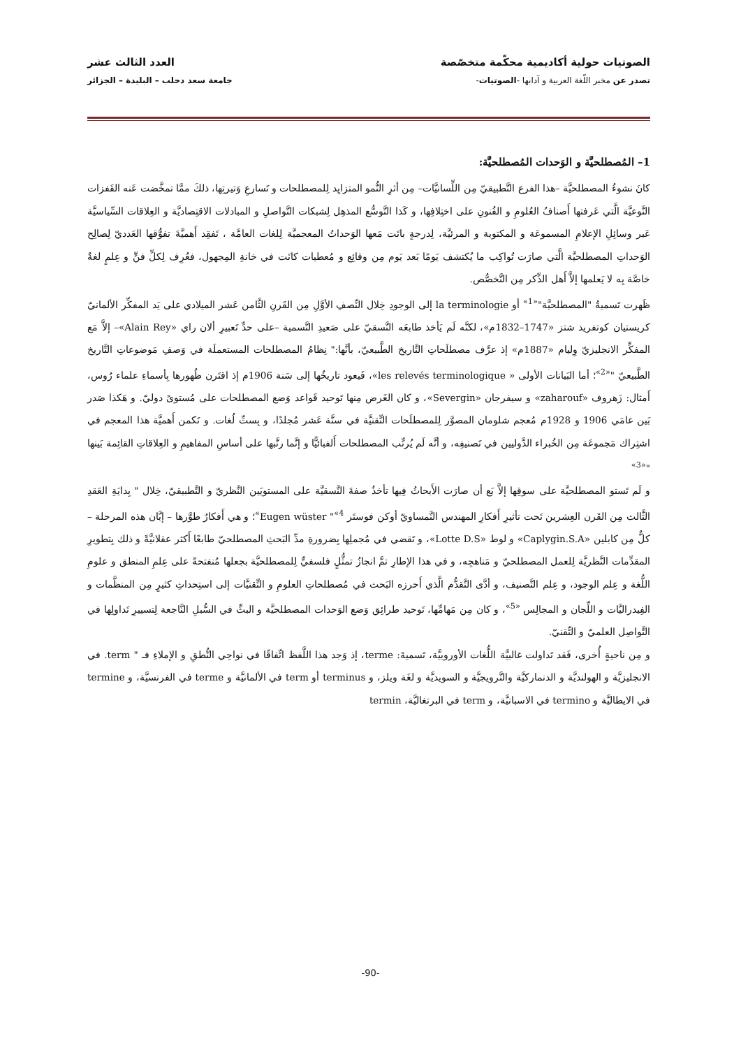الصوتيات حولية أكاديمية محكّمة متخصّصة العدد الثالث عشر
تصدر عن مخبر اللّغة العربية و آدابها -الصوتيات- جامعة سعد دحلب – البليدة – الجزائر
1– المُصطلحيَّة و الوَحدات المُصطلحيَّة:
كانَ نشوءُ المصطلحيَّة –هذا الفرع التَّطبيقيّ مِن اللِّسانيَّات– مِن أثرِ النُّمو المتزايِد لِلمصطلحات و تَسارعِ وَتيرتِها، ذلكَ ممَّا تمخَّضت عَنه القَفزات النَّوعيَّة الَّتي عَرفتها أَصنافُ العُلومِ و الفُنونِ على اختِلافِها، و كَذا التَّوسُّع المذهِل لِشبكات التَّواصلِ و المبادلات الاقتِصاديَّة و العِلاقات السِّياسيَّة عَبر وسائِلِ الإعلامِ المسموعَة و المكتوبة و المرئيَّة، لِدرجةٍ باتَت مَعها الوَحداتُ المعجميَّة لِلغات العامَّة ، تَفقِد أَهميَّةَ تفوُّقها العَدديّ لِصالِح الوَحداتِ المصطلحيَّة الَّتي صارَت تُواكِب ما يُكتشف يَومًا بَعد يَوم مِن وقائِع و مُعطيات كانَت في خانةِ المِجهول، فعُرِف لِكلِّ فنٍّ و عِلمٍ لغةٌ خاصَّة بِه لا يَعلمها إلاَّ أَهل الذِّكر مِن التَّخصُّص.
ظَهرت تَسميةُ "المصطلحيَّة"<sup>«1»</sup> أو la terminologie إلى الوجودِ خِلال النِّصفِ الأوَّلِ مِن القَرنِ الثَّامن عَشر الميلادي على يَد المفكِّر الألمانيّ كريستيان كوتفريد شتز «1747–1832م»، لكنَّه لَم يَأخذ طابعَه النَّسقيّ على صَعيدِ التَّسمية –على حدِّ تَعبيرِ ألان راي «Alain Rey»– إلاَّ مَع المفكِّر الانجليزيّ وِليام «1887م» إذ عرَّف مصطلَحاتِ التَّاريخ الطَّبيعيّ، بأنَّها:" نِظامُ المصطلحات المستعملَة في وَصفِ مَوضوعاتِ التَّاريخ الطَّبيعيّ "<sup>«2»</sup>؛ أما البَيانات الأولى « les relevés terminologique»، فَيعود تاريخُها إلى سَنة 1906م إذ اقتَرن ظُهورها بِأسماءِ علماء رُوس، أَمثال: زَهروف «zaharouf» و سيفرجان «Severgin»، و كان الغَرض مِنها تَوحيد قَواعد وَضع المصطلحات على مُستوىً دوليّ. و هَكذا صَدر بَين عامَي 1906 و 1928م مُعجم شلومان المصوَّر لِلمصطلَحات التِّقنيَّة في ستَّة عَشر مُجلدًا، و بِستِّ لُغات. و تَكمن أَهميَّة هذا المعجم في اشتِراك مَجموعَة مِن الخُبراء الدَّوليين في تَصنيفِه، و أنَّه لَم يُرتِّب المصطلحات أَلفبائيًّا و إنَّما رتَّبها على أساسِ المفاهيمِ و العِلاقاتِ القائِمة بَينها "<sup>«3»</sup>
و لَم تَستو المصطلحيَّة على سوقِها إلاَّ بَع أن صارَت الأَبحاثُ فِيها تأخذُ صفةَ النَّسقيَّة على المستويَين النَّظريّ و التَّطبيقيّ، خِلال " بِدايَةِ العَقدِ الثَّالث مِن القَرن العِشرين تَحت تأثيرِ أَفكارِ المهندس النَّمساويّ أوكن فوستَر Eugen wüster "<sup>«4»</sup>؛ و هي أَفكارٌ طوَّرها – إبَّان هذه المرحلة – كلٌّ مِن كابلين «Caplygin.S.A» و لوط «Lotte D.S»، و تَقضي في مُجملِها بِضرورةِ مدِّ البَحثِ المصطلحيّ طابعًا أَكثر عقلانيَّةً و ذلك بِتطويرِ المقدِّمات النَّظريَّة لِلعمل المصطلحيّ و مَناهجِه، و في هذا الإطارِ تمَّ انجازُ تمثُّلٍ فلسفيٍّ لِلمصطلحيَّة بجعلها مُنفتحةً على عِلمِ المنطق و علومِ اللُّغة و عِلم الوجود، و عِلم التَّصنيف، و أدَّى التَّقدُّم الَّذي أَحرزه البَحث في مُصطلحاتِ العلومِ و التِّقنيَّات إلى استِحداثِ كثيرٍ مِن المنظَّمات و الفِيدراليَّات و اللِّجان و المجالِس <sup>«5»</sup>، و كان مِن مَهامِّها، تَوحيد طرائِق وَضع الوَحدات المصطلحيَّة و البثِّ في السُّبلِ النَّاجعة لِتسييرِ تَداولِها في التَّواصِل العلميّ و التِّقنيّ.
و مِن ناحيةٍ أُخرى، فَقد تَداولت غالبيَّة اللُّغات الأوروبيَّة، تَسميةَ: terme، إذ وَجد هذا اللَّفظ اتِّفاقًا في نواحِي النُّطقِ و الإملاءِ فـ " term. في الانجليزيَّة و الهولنديَّة و الدنماركيَّة والنَّرويجيَّة و السويديَّة و لغَة ويلز، و terminus أو term في الألمانيَّة و terme في الفرنسيَّة، و termine في الايطاليَّة و termino في الاسبانيَّة، و term في البرتغاليَّة، termin
-90-